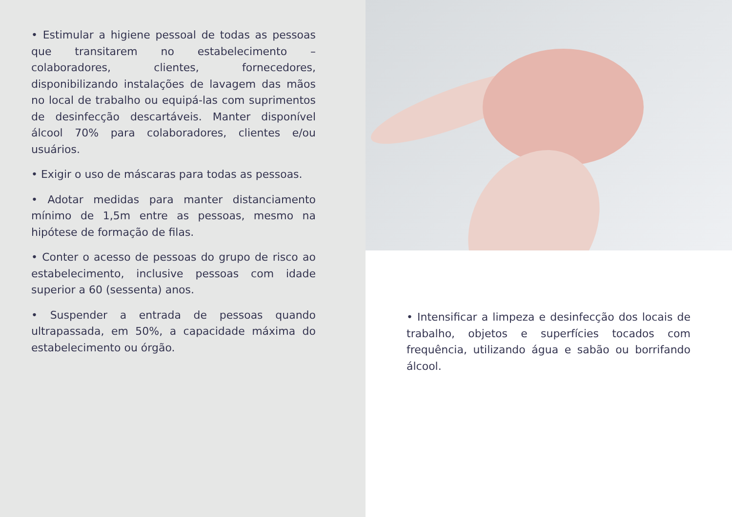• Estimular a higiene pessoal de todas as pessoas que transitarem no estabelecimento – colaboradores, clientes, fornecedores, disponibilizando instalações de lavagem das mãos no local de trabalho ou equipá-las com suprimentos de desinfecção descartáveis. Manter disponível álcool 70% para colaboradores, clientes e/ou usuários.
• Exigir o uso de máscaras para todas as pessoas.
• Adotar medidas para manter distanciamento mínimo de 1,5m entre as pessoas, mesmo na hipótese de formação de filas.
• Conter o acesso de pessoas do grupo de risco ao estabelecimento, inclusive pessoas com idade superior a 60 (sessenta) anos.
• Suspender a entrada de pessoas quando ultrapassada, em 50%, a capacidade máxima do estabelecimento ou órgão.
• Intensificar a limpeza e desinfecção dos locais de trabalho, objetos e superfícies tocados com frequência, utilizando água e sabão ou borrifando álcool.